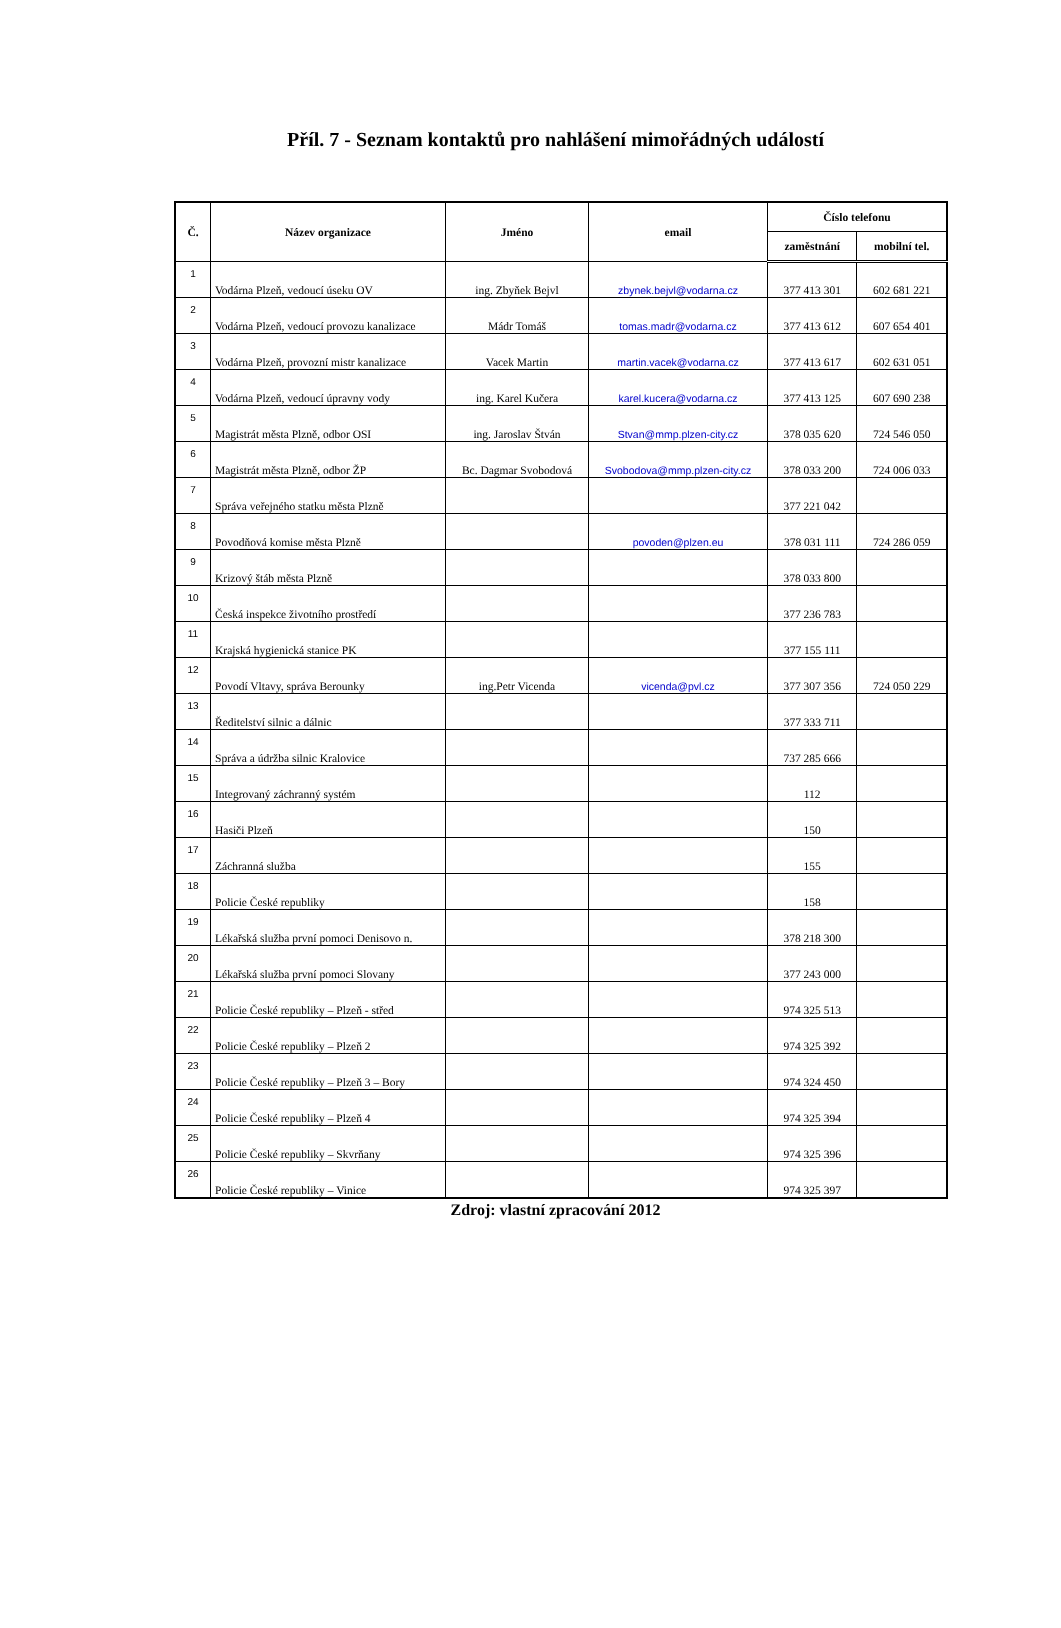Příl. 7 - Seznam kontaktů pro nahlášení mimořádných událostí
| Č. | Název organizace | Jméno | email | Číslo telefonu | |
| --- | --- | --- | --- | --- | --- |
| | | | | zaměstnání | mobilní tel. |
| 1 | Vodárna Plzeň, vedoucí úseku OV | ing. Zbyňek Bejvl | zbynek.bejvl@vodarna.cz | 377 413 301 | 602 681 221 |
| 2 | Vodárna Plzeň, vedoucí provozu kanalizace | Mádr Tomáš | tomas.madr@vodarna.cz | 377 413 612 | 607 654 401 |
| 3 | Vodárna Plzeň, provozní mistr kanalizace | Vacek Martin | martin.vacek@vodarna.cz | 377 413 617 | 602 631 051 |
| 4 | Vodárna Plzeň, vedoucí úpravny vody | ing. Karel Kučera | karel.kucera@vodarna.cz | 377 413 125 | 607 690 238 |
| 5 | Magistrát města Plzně, odbor OSI | ing. Jaroslav Štván | Stvan@mmp.plzen-city.cz | 378 035 620 | 724 546 050 |
| 6 | Magistrát města Plzně, odbor ŽP | Bc. Dagmar Svobodová | Svobodova@mmp.plzen-city.cz | 378 033 200 | 724 006 033 |
| 7 | Správa veřejného statku města Plzně | | | 377 221 042 | |
| 8 | Povodňová komise města Plzně | | povoden@plzen.eu | 378 031 111 | 724 286 059 |
| 9 | Krizový štáb města Plzně | | | 378 033 800 | |
| 10 | Česká inspekce životního prostředí | | | 377 236 783 | |
| 11 | Krajská hygienická stanice PK | | | 377 155 111 | |
| 12 | Povodí Vltavy, správa Berounky | ing.Petr Vicenda | vicenda@pvl.cz | 377 307 356 | 724 050 229 |
| 13 | Ředitelství silnic a dálnic | | | 377 333 711 | |
| 14 | Správa a údržba silnic Kralovice | | | 737 285 666 | |
| 15 | Integrovaný záchranný systém | | | 112 | |
| 16 | Hasiči Plzeň | | | 150 | |
| 17 | Záchranná služba | | | 155 | |
| 18 | Policie České republiky | | | 158 | |
| 19 | Lékařská služba první pomoci Denisovo n. | | | 378 218 300 | |
| 20 | Lékařská služba první pomoci Slovany | | | 377 243 000 | |
| 21 | Policie České republiky – Plzeň - střed | | | 974 325 513 | |
| 22 | Policie České republiky – Plzeň 2 | | | 974 325 392 | |
| 23 | Policie České republiky – Plzeň 3 – Bory | | | 974 324 450 | |
| 24 | Policie České republiky – Plzeň 4 | | | 974 325 394 | |
| 25 | Policie České republiky – Skvrňany | | | 974 325 396 | |
| 26 | Policie České republiky – Vinice | | | 974 325 397 | |
Zdroj: vlastní zpracování 2012